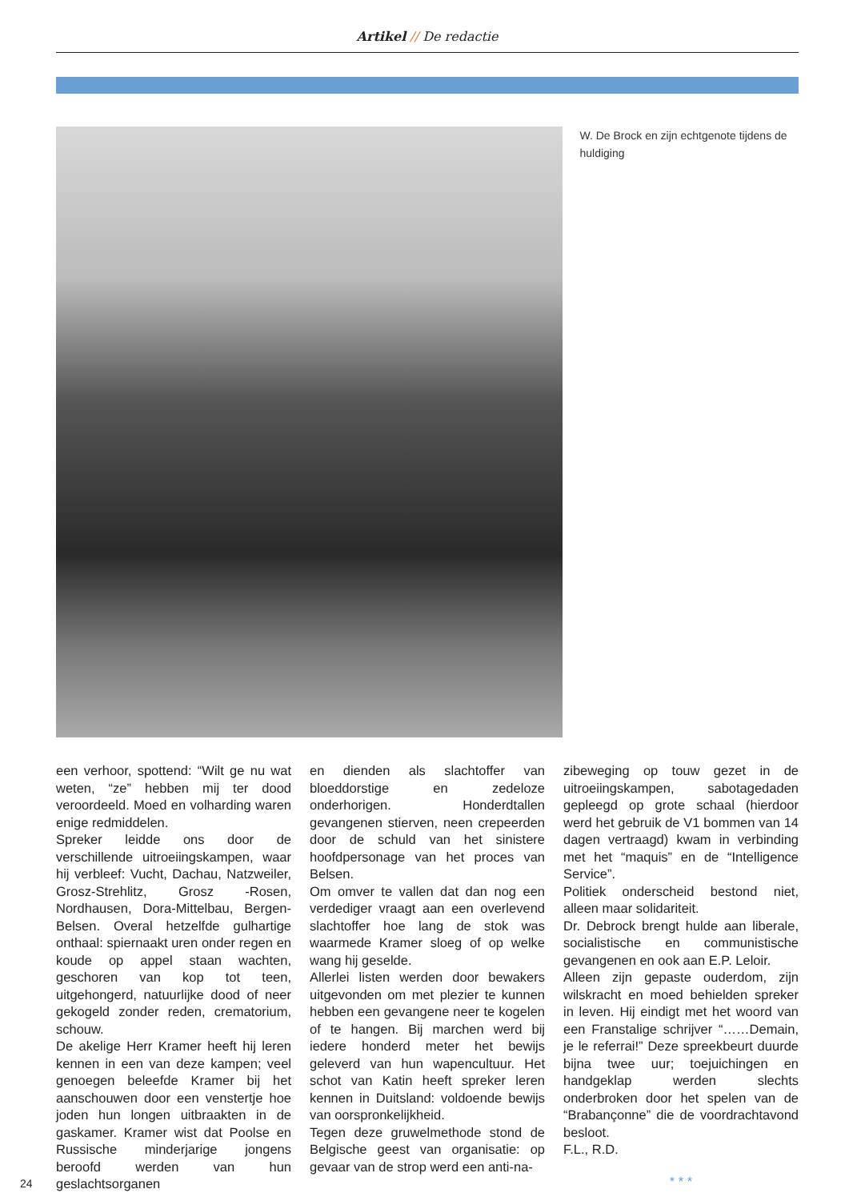Artikel // De redactie
W. De Brock en zijn echtgenote tijdens de huldiging
een verhoor, spottend: “Wilt ge nu wat weten, “ze” hebben mij ter dood veroordeeld. Moed en volharding waren enige redmiddelen.
Spreker leidde ons door de verschillende uitroeiingskampen, waar hij verbleef: Vucht, Dachau, Natzweiler, Grosz-Strehlitz, Grosz -Rosen, Nordhausen, Dora-Mittelbau, Bergen-Belsen. Overal hetzelfde gulhartige onthaal: spiernaakt uren onder regen en koude op appel staan wachten, geschoren van kop tot teen, uitgehongerd, natuurlijke dood of neer gekogeld zonder reden, crematorium, schouw.
De akelige Herr Kramer heeft hij leren kennen in een van deze kampen; veel genoegen beleefde Kramer bij het aanschouwen door een venstertje hoe joden hun longen uitbraakten in de gaskamer. Kramer wist dat Poolse en Russische minderjarige jongens beroofd werden van hun geslachtsorganen
en dienden als slachtoffer van bloeddorstige en zedeloze onderhorigen. Honderdtallen gevangenen stierven, neen crepeerden door de schuld van het sinistere hoofdpersonage van het proces van Belsen.
Om omver te vallen dat dan nog een verdediger vraagt aan een overlevend slachtoffer hoe lang de stok was waarmede Kramer sloeg of op welke wang hij geselde.
Allerlei listen werden door bewakers uitgevonden om met plezier te kunnen hebben een gevangene neer te kogelen of te hangen. Bij marchen werd bij iedere honderd meter het bewijs geleverd van hun wapencultuur. Het schot van Katin heeft spreker leren kennen in Duitsland: voldoende bewijs van oorspronkelijkheid.
Tegen deze gruwelmethode stond de Belgische geest van organisatie: op gevaar van de strop werd een anti-na-
zibeweging op touw gezet in de uitroeiingskampen, sabotagedaden gepleegd op grote schaal (hierdoor werd het gebruik de V1 bommen van 14 dagen vertraagd) kwam in verbinding met het “maquis” en de “Intelligence Service”.
Politiek onderscheid bestond niet, alleen maar solidariteit.
Dr. Debrock brengt hulde aan liberale, socialistische en communistische gevangenen en ook aan E.P. Leloir.
Alleen zijn gepaste ouderdom, zijn wilskracht en moed behielden spreker in leven. Hij eindigt met het woord van een Franstalige schrijver “……Demain, je le referrai!” Deze spreekbeurt duurde bijna twee uur; toejuichingen en handgeklap werden slechts onderbroken door het spelen van de “Brabançonne” die de voordrachtavond besloot.
F.L., R.D.
* * *
24